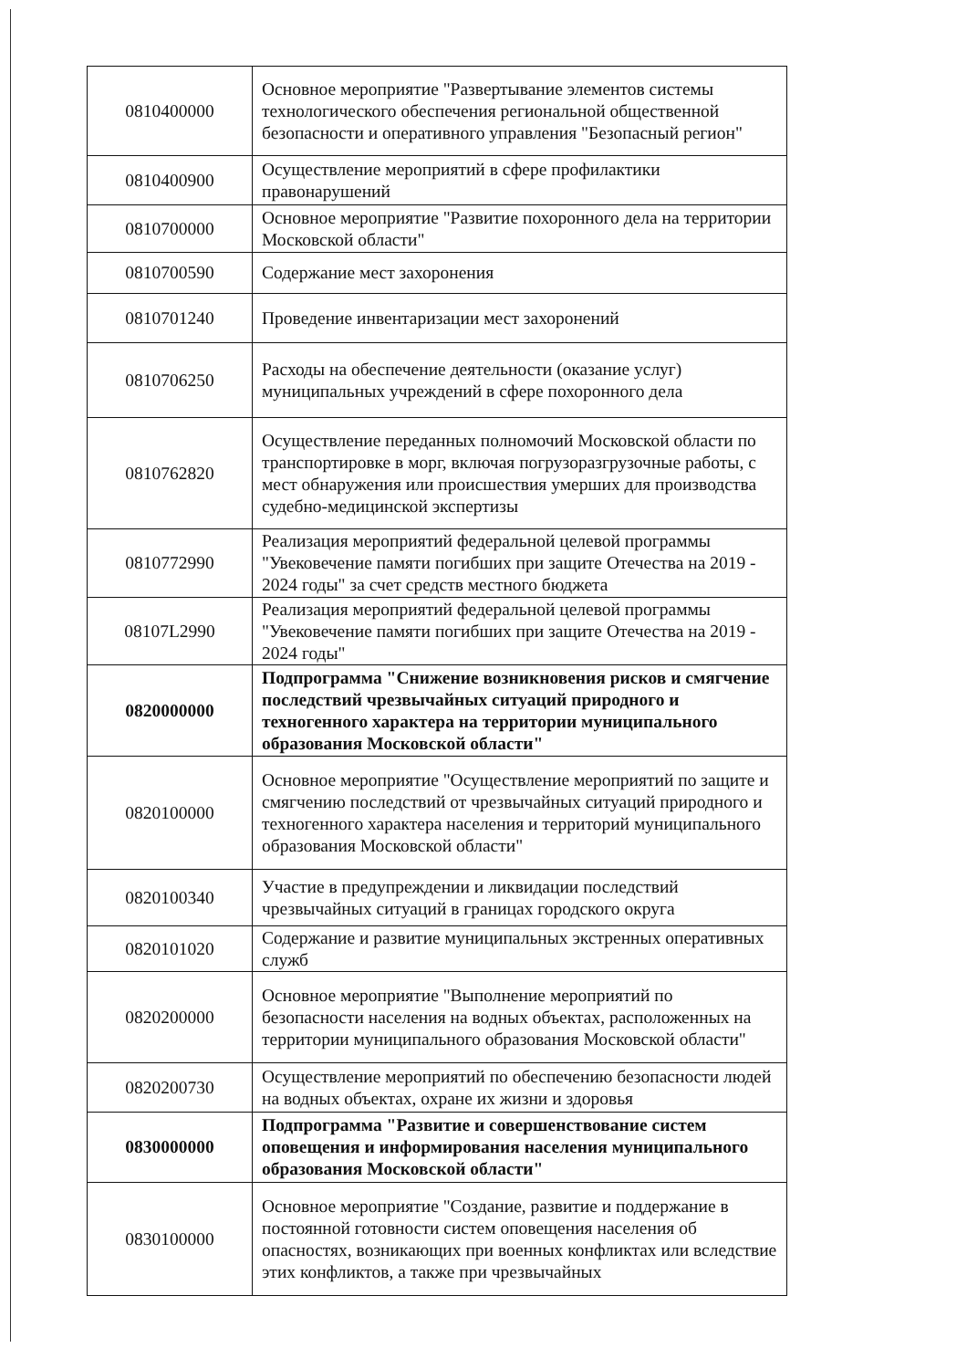| 0810400000 | Основное мероприятие "Развертывание элементов системы технологического обеспечения региональной общественной безопасности и оперативного управления "Безопасный регион" |
| 0810400900 | Осуществление мероприятий в сфере профилактики правонарушений |
| 0810700000 | Основное мероприятие "Развитие похоронного дела на территории Московской области" |
| 0810700590 | Содержание мест захоронения |
| 0810701240 | Проведение инвентаризации мест захоронений |
| 0810706250 | Расходы на обеспечение деятельности (оказание услуг) муниципальных учреждений в сфере похоронного дела |
| 0810762820 | Осуществление переданных полномочий Московской области по транспортировке в морг, включая погрузоразгрузочные работы, с мест обнаружения или происшествия умерших для производства судебно-медицинской экспертизы |
| 0810772990 | Реализация мероприятий федеральной целевой программы "Увековечение памяти погибших при защите Отечества на 2019 - 2024 годы" за счет средств местного бюджета |
| 08107L2990 | Реализация мероприятий федеральной целевой программы "Увековечение памяти погибших при защите Отечества на 2019 - 2024 годы" |
| 0820000000 | Подпрограмма "Снижение возникновения рисков и смягчение последствий чрезвычайных ситуаций природного и техногенного характера на территории муниципального образования Московской области" |
| 0820100000 | Основное мероприятие "Осуществление мероприятий по защите и смягчению последствий от чрезвычайных ситуаций природного и техногенного характера населения и территорий муниципального образования Московской области" |
| 0820100340 | Участие в предупреждении и ликвидации последствий чрезвычайных ситуаций в границах городского округа |
| 0820101020 | Содержание и развитие муниципальных экстренных оперативных служб |
| 0820200000 | Основное мероприятие "Выполнение мероприятий по безопасности населения на водных объектах, расположенных на территории муниципального образования Московской области" |
| 0820200730 | Осуществление мероприятий по обеспечению безопасности людей на водных объектах, охране их жизни и здоровья |
| 0830000000 | Подпрограмма "Развитие и совершенствование систем оповещения и информирования населения муниципального образования Московской области" |
| 0830100000 | Основное мероприятие "Создание, развитие и поддержание в постоянной готовности систем оповещения населения об опасностях, возникающих при военных конфликтах или вследствие этих конфликтов, а также при чрезвычайных |